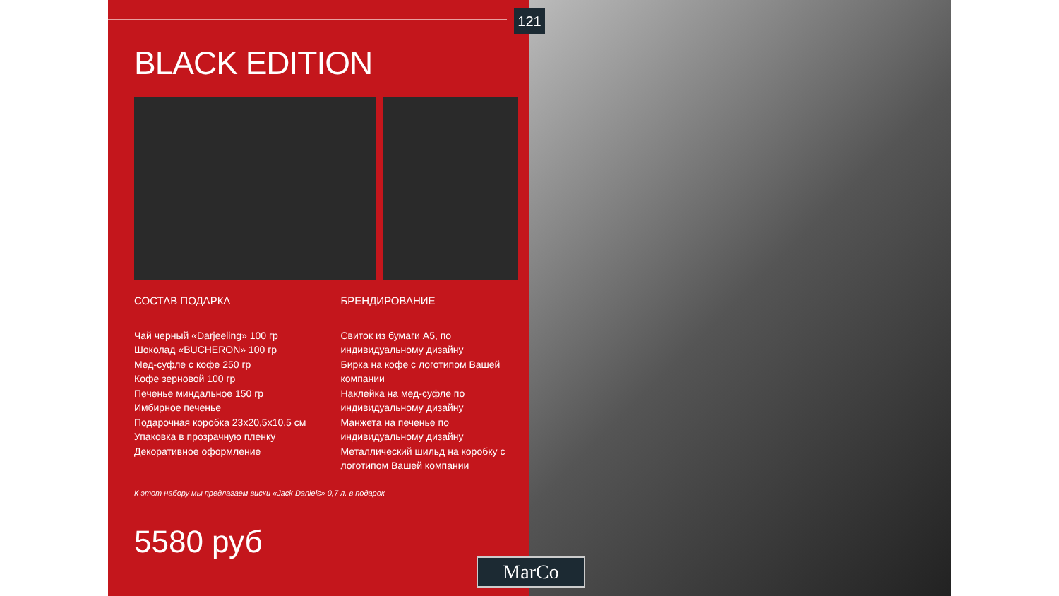121
BLACK EDITION
СОСТАВ ПОДАРКА
Чай черный «Darjeeling» 100 гр
Шоколад «BUCHERON» 100 гр
Мед-суфле с кофе 250 гр
Кофе зерновой 100 гр
Печенье миндальное 150 гр
Имбирное печенье
Подарочная коробка 23х20,5х10,5 см
Упаковка в прозрачную пленку
Декоративное оформление
БРЕНДИРОВАНИЕ
Свиток из бумаги А5, по индивидуальному дизайну
Бирка на кофе с логотипом Вашей компании
Наклейка на мед-суфле по индивидуальному дизайну
Манжета на печенье по индивидуальному дизайну
Металлический шильд на коробку с логотипом Вашей компании
К этот набору мы предлагаем виски «Jack Daniels» 0,7 л. в подарок
5580 руб
MarCo